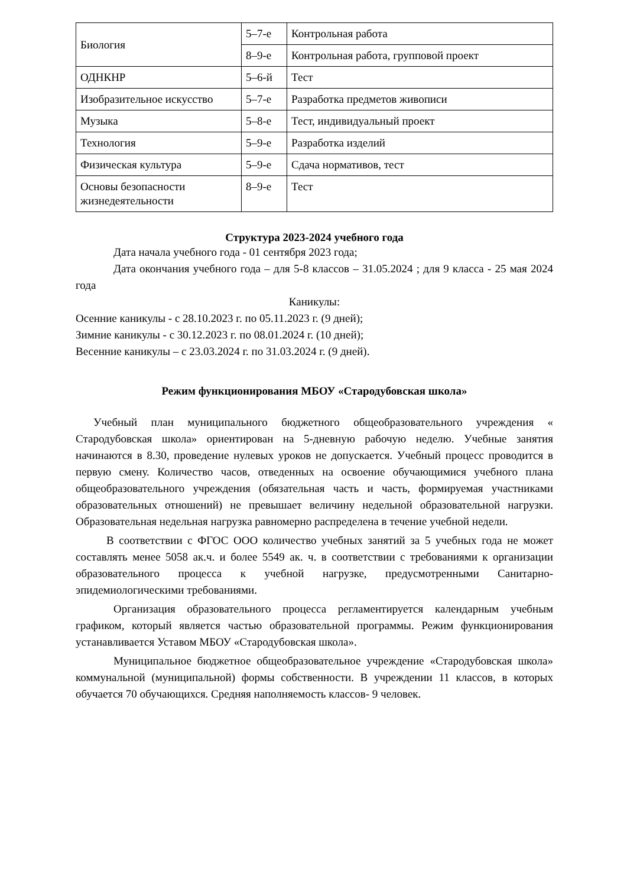| Биология | 5–7-е | Контрольная работа |
| | 8–9-е | Контрольная работа, групповой проект |
| ОДНКНР | 5–6-й | Тест |
| Изобразительное искусство | 5–7-е | Разработка предметов живописи |
| Музыка | 5–8-е | Тест, индивидуальный проект |
| Технология | 5–9-е | Разработка изделий |
| Физическая культура | 5–9-е | Сдача нормативов, тест |
| Основы безопасности жизнедеятельности | 8–9-е | Тест |
Структура 2023-2024 учебного года
Дата начала учебного года - 01 сентября 2023 года;
Дата окончания учебного года – для 5-8 классов – 31.05.2024 ; для 9 класса - 25 мая 2024 года
Каникулы:
Осенние каникулы - с 28.10.2023 г. по 05.11.2023 г. (9 дней);
Зимние каникулы - с 30.12.2023 г. по 08.01.2024 г. (10 дней);
Весенние каникулы – с 23.03.2024 г. по 31.03.2024 г. (9 дней).
Режим функционирования МБОУ «Стародубовская школа»
Учебный план муниципального бюджетного общеобразовательного учреждения « Стародубовская школа» ориентирован на 5-дневную рабочую неделю. Учебные занятия начинаются в 8.30, проведение нулевых уроков не допускается. Учебный процесс проводится в первую смену. Количество часов, отведенных на освоение обучающимися учебного плана общеобразовательного учреждения (обязательная часть и часть, формируемая участниками образовательных отношений) не превышает величину недельной образовательной нагрузки. Образовательная недельная нагрузка равномерно распределена в течение учебной недели.
В соответствии с ФГОС ООО количество учебных занятий за 5 учебных года не может составлять менее 5058 ак.ч. и более 5549 ак. ч. в соответствии с требованиями к организации образовательного процесса к учебной нагрузке, предусмотренными Санитарно-эпидемиологическими требованиями.
Организация образовательного процесса регламентируется календарным учебным графиком, который является частью образовательной программы. Режим функционирования устанавливается Уставом МБОУ «Стародубовская школа».
Муниципальное бюджетное общеобразовательное учреждение «Стародубовская школа» коммунальной (муниципальной) формы собственности. В учреждении 11 классов, в которых обучается 70 обучающихся. Средняя наполняемость классов- 9 человек.